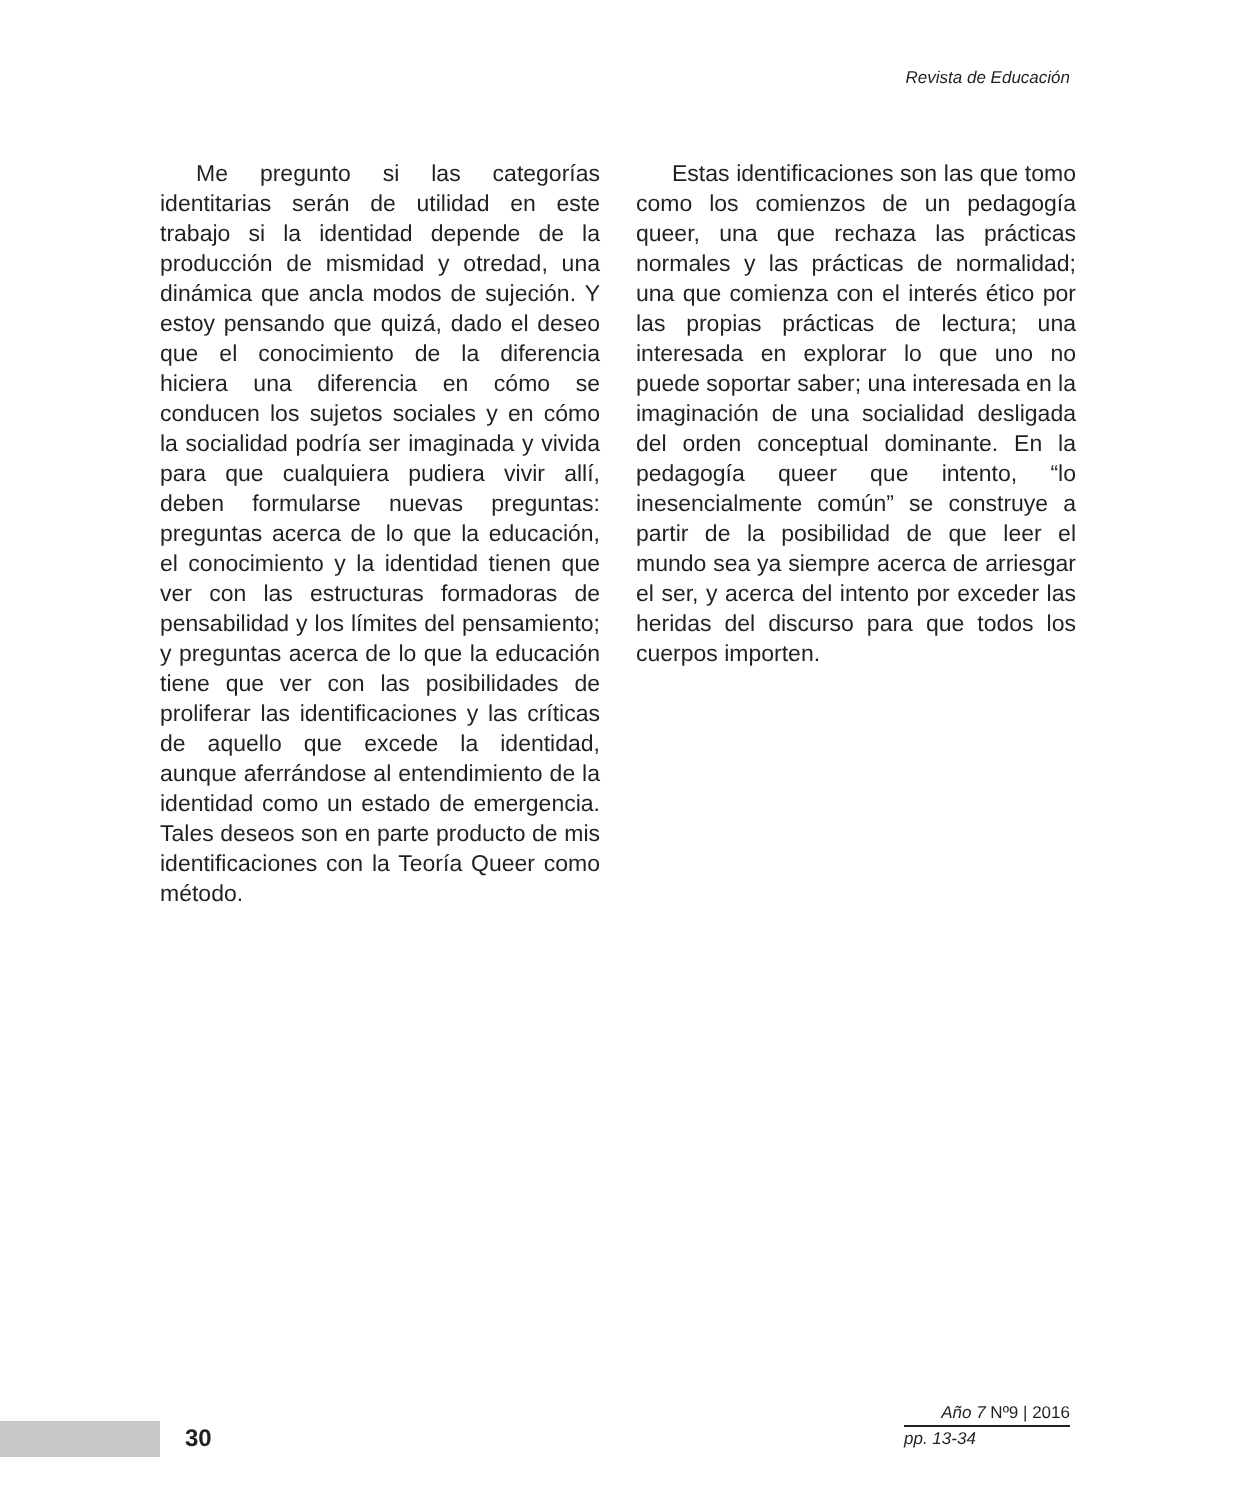Revista de Educación
Me pregunto si las categorías identitarias serán de utilidad en este trabajo si la identidad depende de la producción de mismidad y otredad, una dinámica que ancla modos de sujeción. Y estoy pensando que quizá, dado el deseo que el conocimiento de la diferencia hiciera una diferencia en cómo se conducen los sujetos sociales y en cómo la socialidad podría ser imaginada y vivida para que cualquiera pudiera vivir allí, deben formularse nuevas preguntas: preguntas acerca de lo que la educación, el conocimiento y la identidad tienen que ver con las estructuras formadoras de pensabilidad y los límites del pensamiento; y preguntas acerca de lo que la educación tiene que ver con las posibilidades de proliferar las identificaciones y las críticas de aquello que excede la identidad, aunque aferrándose al entendimiento de la identidad como un estado de emergencia. Tales deseos son en parte producto de mis identificaciones con la Teoría Queer como método.
Estas identificaciones son las que tomo como los comienzos de un pedagogía queer, una que rechaza las prácticas normales y las prácticas de normalidad; una que comienza con el interés ético por las propias prácticas de lectura; una interesada en explorar lo que uno no puede soportar saber; una interesada en la imaginación de una socialidad desligada del orden conceptual dominante. En la pedagogía queer que intento, “lo inesencialmente común” se construye a partir de la posibilidad de que leer el mundo sea ya siempre acerca de arriesgar el ser, y acerca del intento por exceder las heridas del discurso para que todos los cuerpos importen.
30
Año 7 Nº9 | 2016
pp. 13-34